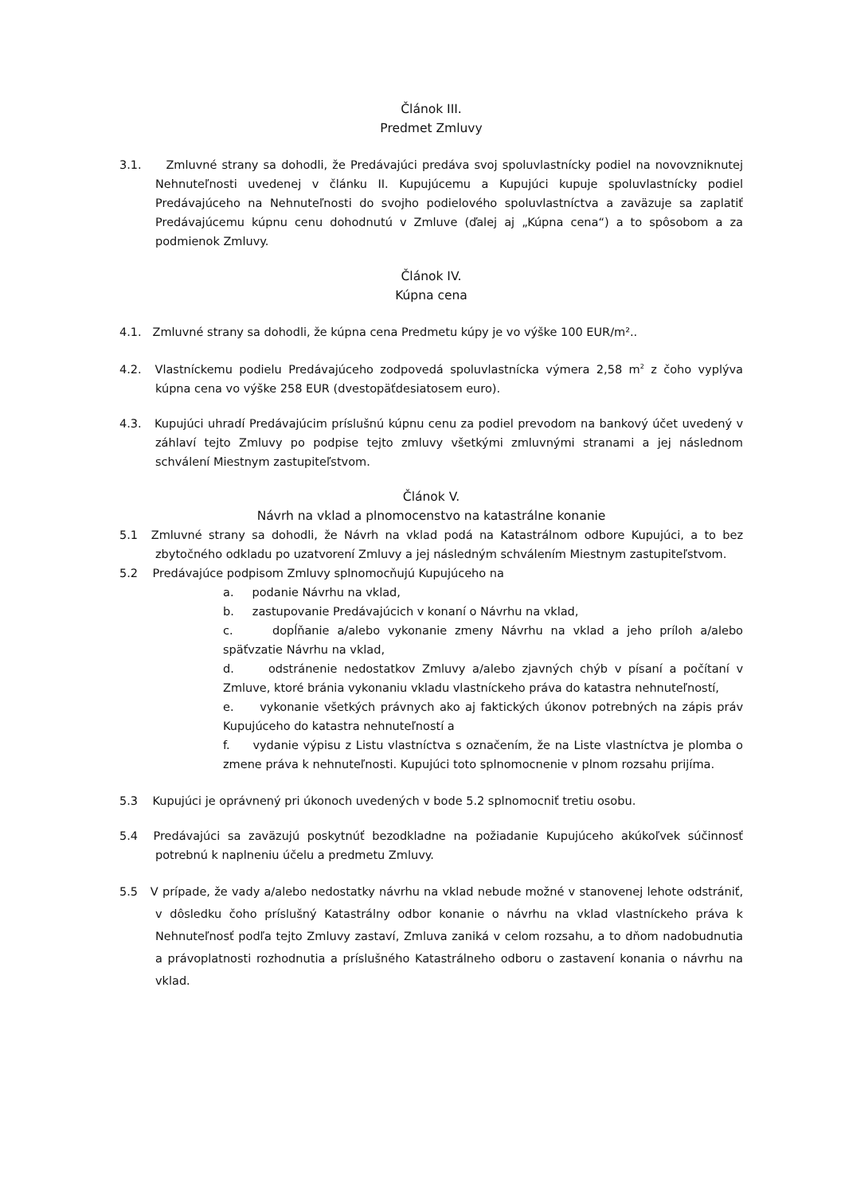Článok III.
Predmet Zmluvy
3.1. Zmluvné strany sa dohodli, že Predávajúci predáva svoj spoluvlastnícky podiel na novovzniknutej Nehnuteľnosti uvedenej v článku II. Kupujúcemu a Kupujúci kupuje spoluvlastnícky podiel Predávajúceho na Nehnuteľnosti do svojho podielového spoluvlastníctva a zaväzuje sa zaplatiť Predávajúcemu kúpnu cenu dohodnutú v Zmluve (ďalej aj „Kúpna cena“) a to spôsobom a za podmienok Zmluvy.
Článok IV.
Kúpna cena
4.1. Zmluvné strany sa dohodli, že kúpna cena Predmetu kúpy je vo výške 100 EUR/m²..
4.2. Vlastníckemu podielu Predávajúceho zodpovedá spoluvlastnícka výmera 2,58 m<sup>2</sup> z čoho vyplýva kúpna cena vo výške 258 EUR (dvestopäťdesiatosem euro).
4.3. Kupujúci uhradí Predávajúcim príslušnú kúpnu cenu za podiel prevodom na bankový účet uvedený v záhlaví tejto Zmluvy po podpise tejto zmluvy všetkými zmluvnými stranami a jej následnom schválení Miestnym zastupiteľstvom.
Článok V.
Návrh na vklad a plnomocenstvo na katastrálne konanie
5.1 Zmluvné strany sa dohodli, že Návrh na vklad podá na Katastrálnom odbore Kupujúci, a to bez zbytočného odkladu po uzatvorení Zmluvy a jej následným schválením Miestnym zastupiteľstvom.
5.2 Predávajúce podpisom Zmluvy splnomocňujú Kupujúceho na
a. podanie Návrhu na vklad,
b. zastupovanie Predávajúcich v konaní o Návrhu na vklad,
c. dopĺňanie a/alebo vykonanie zmeny Návrhu na vklad a jeho príloh a/alebo späťvzatie Návrhu na vklad,
d. odstránenie nedostatkov Zmluvy a/alebo zjavných chýb v písaní a počítaní v Zmluve, ktoré bránia vykonaniu vkladu vlastníckeho práva do katastra nehnuteľností,
e. vykonanie všetkých právnych ako aj faktických úkonov potrebných na zápis práv Kupujúceho do katastra nehnuteľností a
f. vydanie výpisu z Listu vlastníctva s označením, že na Liste vlastníctva je plomba o zmene práva k nehnuteľnosti. Kupujúci toto splnomocnenie v plnom rozsahu prijíma.
5.3 Kupujúci je oprávnený pri úkonoch uvedených v bode 5.2 splnomocniť tretiu osobu.
5.4 Predávajúci sa zaväzujú poskytnúť bezodkladne na požiadanie Kupujúceho akúkoľvek súčinnosť potrebnú k naplneniu účelu a predmetu Zmluvy.
5.5 V prípade, že vady a/alebo nedostatky návrhu na vklad nebude možné v stanovenej lehote odstrániť, v dôsledku čoho príslušný Katastrálny odbor konanie o návrhu na vklad vlastníckeho práva k Nehnuteľnosť podľa tejto Zmluvy zastaví, Zmluva zaniká v celom rozsahu, a to dňom nadobudnutia a právoplatnosti rozhodnutia a príslušného Katastrálneho odboru o zastavení konania o návrhu na vklad.